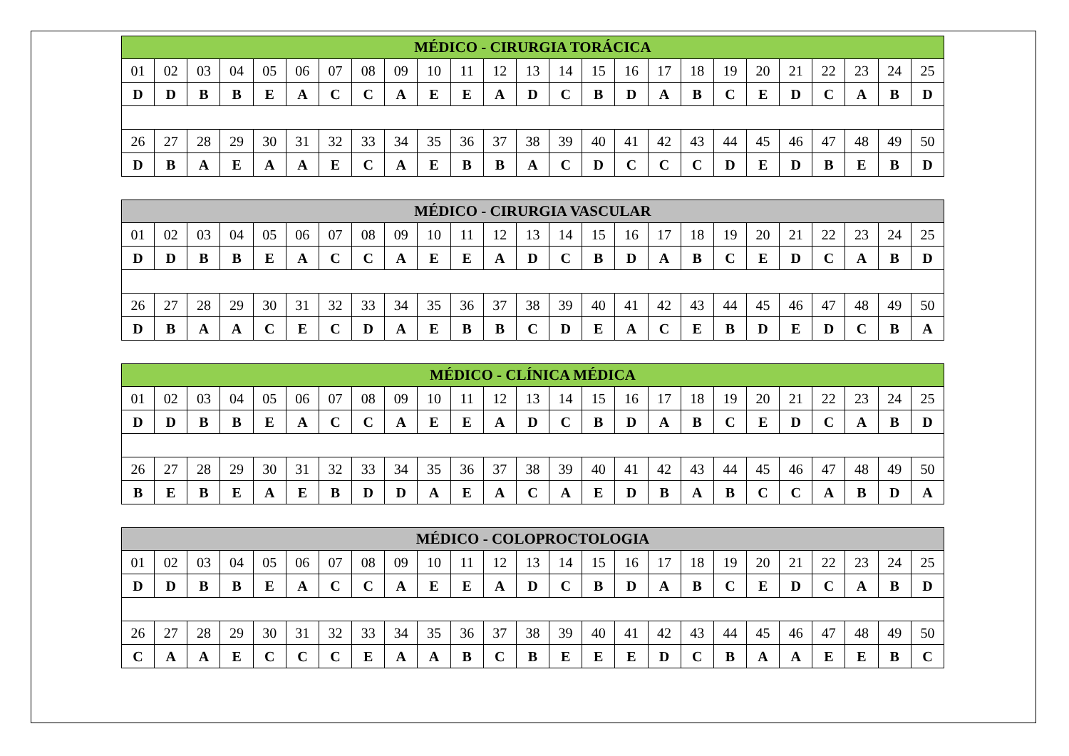| MÉDICO - CIRURGIA TORÁCICA | | | | | | | | | | | | | | | | | | | | | | | | |
| --- | --- | --- | --- | --- | --- | --- | --- | --- | --- | --- | --- | --- | --- | --- | --- | --- | --- | --- | --- | --- | --- | --- | --- | --- |
| 01 | 02 | 03 | 04 | 05 | 06 | 07 | 08 | 09 | 10 | 11 | 12 | 13 | 14 | 15 | 16 | 17 | 18 | 19 | 20 | 21 | 22 | 23 | 24 | 25 |
| D | D | B | B | E | A | C | C | A | E | E | A | D | C | B | D | A | B | C | E | D | C | A | B | D |
| 26 | 27 | 28 | 29 | 30 | 31 | 32 | 33 | 34 | 35 | 36 | 37 | 38 | 39 | 40 | 41 | 42 | 43 | 44 | 45 | 46 | 47 | 48 | 49 | 50 |
| D | B | A | E | A | A | E | C | A | E | B | B | A | C | D | C | C | C | D | E | D | B | E | B | D |
| MÉDICO - CIRURGIA VASCULAR | | | | | | | | | | | | | | | | | | | | | | | | |
| --- | --- | --- | --- | --- | --- | --- | --- | --- | --- | --- | --- | --- | --- | --- | --- | --- | --- | --- | --- | --- | --- | --- | --- | --- |
| 01 | 02 | 03 | 04 | 05 | 06 | 07 | 08 | 09 | 10 | 11 | 12 | 13 | 14 | 15 | 16 | 17 | 18 | 19 | 20 | 21 | 22 | 23 | 24 | 25 |
| D | D | B | B | E | A | C | C | A | E | E | A | D | C | B | D | A | B | C | E | D | C | A | B | D |
| 26 | 27 | 28 | 29 | 30 | 31 | 32 | 33 | 34 | 35 | 36 | 37 | 38 | 39 | 40 | 41 | 42 | 43 | 44 | 45 | 46 | 47 | 48 | 49 | 50 |
| D | B | A | A | C | E | C | D | A | E | B | B | C | D | E | A | C | E | B | D | E | D | C | B | A |
| MÉDICO - CLÍNICA MÉDICA | | | | | | | | | | | | | | | | | | | | | | | | |
| --- | --- | --- | --- | --- | --- | --- | --- | --- | --- | --- | --- | --- | --- | --- | --- | --- | --- | --- | --- | --- | --- | --- | --- | --- |
| 01 | 02 | 03 | 04 | 05 | 06 | 07 | 08 | 09 | 10 | 11 | 12 | 13 | 14 | 15 | 16 | 17 | 18 | 19 | 20 | 21 | 22 | 23 | 24 | 25 |
| D | D | B | B | E | A | C | C | A | E | E | A | D | C | B | D | A | B | C | E | D | C | A | B | D |
| 26 | 27 | 28 | 29 | 30 | 31 | 32 | 33 | 34 | 35 | 36 | 37 | 38 | 39 | 40 | 41 | 42 | 43 | 44 | 45 | 46 | 47 | 48 | 49 | 50 |
| B | E | B | E | A | E | B | D | D | A | E | A | C | A | E | D | B | A | B | C | C | A | B | D | A |
| MÉDICO - COLOPROCTOLOGIA | | | | | | | | | | | | | | | | | | | | | | | | |
| --- | --- | --- | --- | --- | --- | --- | --- | --- | --- | --- | --- | --- | --- | --- | --- | --- | --- | --- | --- | --- | --- | --- | --- | --- |
| 01 | 02 | 03 | 04 | 05 | 06 | 07 | 08 | 09 | 10 | 11 | 12 | 13 | 14 | 15 | 16 | 17 | 18 | 19 | 20 | 21 | 22 | 23 | 24 | 25 |
| D | D | B | B | E | A | C | C | A | E | E | A | D | C | B | D | A | B | C | E | D | C | A | B | D |
| 26 | 27 | 28 | 29 | 30 | 31 | 32 | 33 | 34 | 35 | 36 | 37 | 38 | 39 | 40 | 41 | 42 | 43 | 44 | 45 | 46 | 47 | 48 | 49 | 50 |
| C | A | A | E | C | C | C | E | A | A | B | C | B | E | E | E | D | C | B | A | A | E | E | B | C |